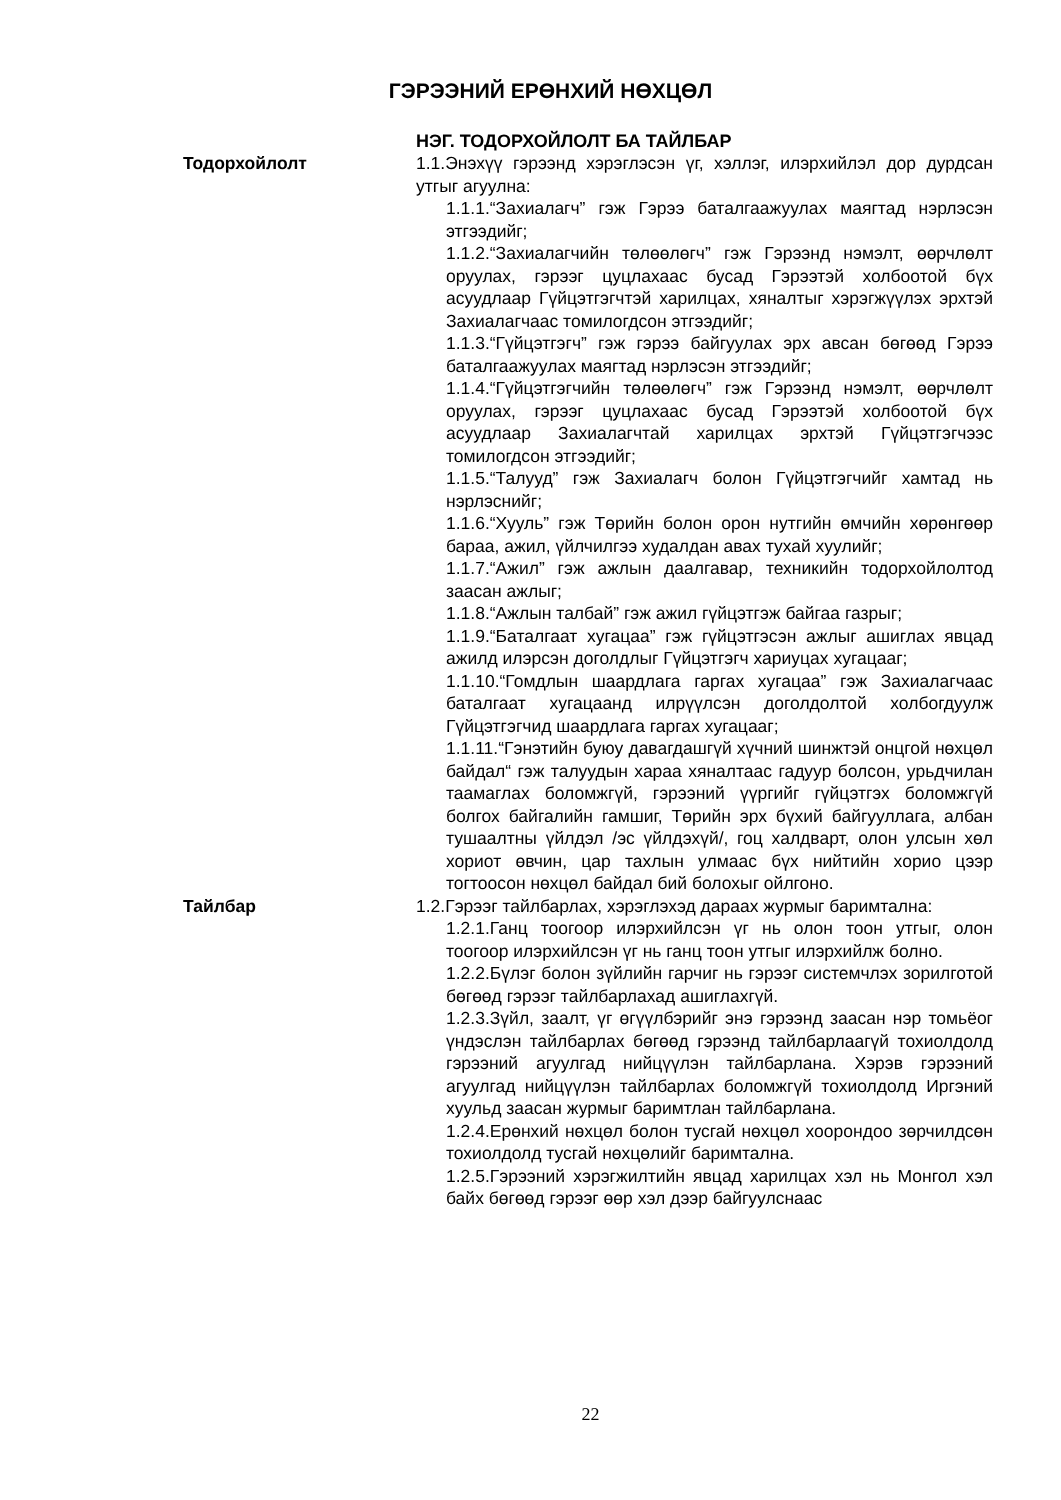ГЭРЭЭНИЙ ЕРӨНХИЙ НӨХЦӨЛ
НЭГ. ТОДОРХОЙЛОЛТ БА ТАЙЛБАР
Тодорхойлолт 1.1.Энэхүү гэрээнд хэрэглэсэн үг, хэллэг, илэрхийлэл дор дурдсан утгыг агуулна:
1.1.1.“Захиалагч” гэж Гэрээ баталгаажуулах маягтад нэрлэсэн этгээдийг;
1.1.2.“Захиалагчийн төлөөлөгч” гэж Гэрээнд нэмэлт, өөрчлөлт оруулах, гэрээг цуцлахаас бусад Гэрээтэй холбоотой бүх асуудлаар Гүйцэтгэгчтэй харилцах, хяналтыг хэрэгжүүлэх эрхтэй Захиалагчаас томилогдсон этгээдийг;
1.1.3.“Гүйцэтгэгч” гэж гэрээ байгуулах эрх авсан бөгөөд Гэрээ баталгаажуулах маягтад нэрлэсэн этгээдийг;
1.1.4.“Гүйцэтгэгчийн төлөөлөгч” гэж Гэрээнд нэмэлт, өөрчлөлт оруулах, гэрээг цуцлахаас бусад Гэрээтэй холбоотой бүх асуудлаар Захиалагчтай харилцах эрхтэй Гүйцэтгэгчээс томилогдсон этгээдийг;
1.1.5.“Талууд” гэж Захиалагч болон Гүйцэтгэгчийг хамтад нь нэрлэснийг;
1.1.6.“Хууль” гэж Төрийн болон орон нутгийн өмчийн хөрөнгөөр бараа, ажил, үйлчилгээ худалдан авах тухай хуулийг;
1.1.7.“Ажил” гэж ажлын даалгавар, техникийн тодорхойлолтод заасан ажлыг;
1.1.8.“Ажлын талбай” гэж ажил гүйцэтгэж байгаа газрыг;
1.1.9.“Баталгаат хугацаа” гэж гүйцэтгэсэн ажлыг ашиглах явцад ажилд илэрсэн доголдлыг Гүйцэтгэгч хариуцах хугацааг;
1.1.10.“Гомдлын шаардлага гаргах хугацаа” гэж Захиалагчаас баталгаат хугацаанд илрүүлсэн доголдолтой холбогдуулж Гүйцэтгэгчид шаардлага гаргах хугацааг;
1.1.11.“Гэнэтийн буюу давагдашгүй хүчний шинжтэй онцгой нөхцөл байдал“ гэж талуудын хараа хяналтаас гадуур болсон, урьдчилан таамаглах боломжгүй, гэрээний үүргийг гүйцэтгэх боломжгүй болгох байгалийн гамшиг, Төрийн эрх бүхий байгууллага, албан тушаалтны үйлдэл /эс үйлдэхүй/, гоц халдварт, олон улсын хөл хориот өвчин, цар тахлын улмаас бүх нийтийн хорио цээр тогтоосон нөхцөл байдал бий болохыг ойлгоно.
Тайлбар 1.2.Гэрээг тайлбарлах, хэрэглэхэд дараах журмыг баримтална:
1.2.1.Ганц тоогоор илэрхийлсэн үг нь олон тоон утгыг, олон тоогоор илэрхийлсэн үг нь ганц тоон утгыг илэрхийлж болно.
1.2.2.Бүлэг болон зүйлийн гарчиг нь гэрээг системчлэх зорилготой бөгөөд гэрээг тайлбарлахад ашиглахгүй.
1.2.3.Зүйл, заалт, үг өгүүлбэрийг энэ гэрээнд заасан нэр томьёог үндэслэн тайлбарлах бөгөөд гэрээнд тайлбарлаагүй тохиолдолд гэрээний агуулгад нийцүүлэн тайлбарлана. Хэрэв гэрээний агуулгад нийцүүлэн тайлбарлах боломжгүй тохиолдолд Иргэний хуульд заасан журмыг баримтлан тайлбарлана.
1.2.4.Ерөнхий нөхцөл болон тусгай нөхцөл хоорондоо зөрчилдсөн тохиолдолд тусгай нөхцөлийг баримтална.
1.2.5.Гэрээний хэрэгжилтийн явцад харилцах хэл нь Монгол хэл байх бөгөөд гэрээг өөр хэл дээр байгуулснаас
22